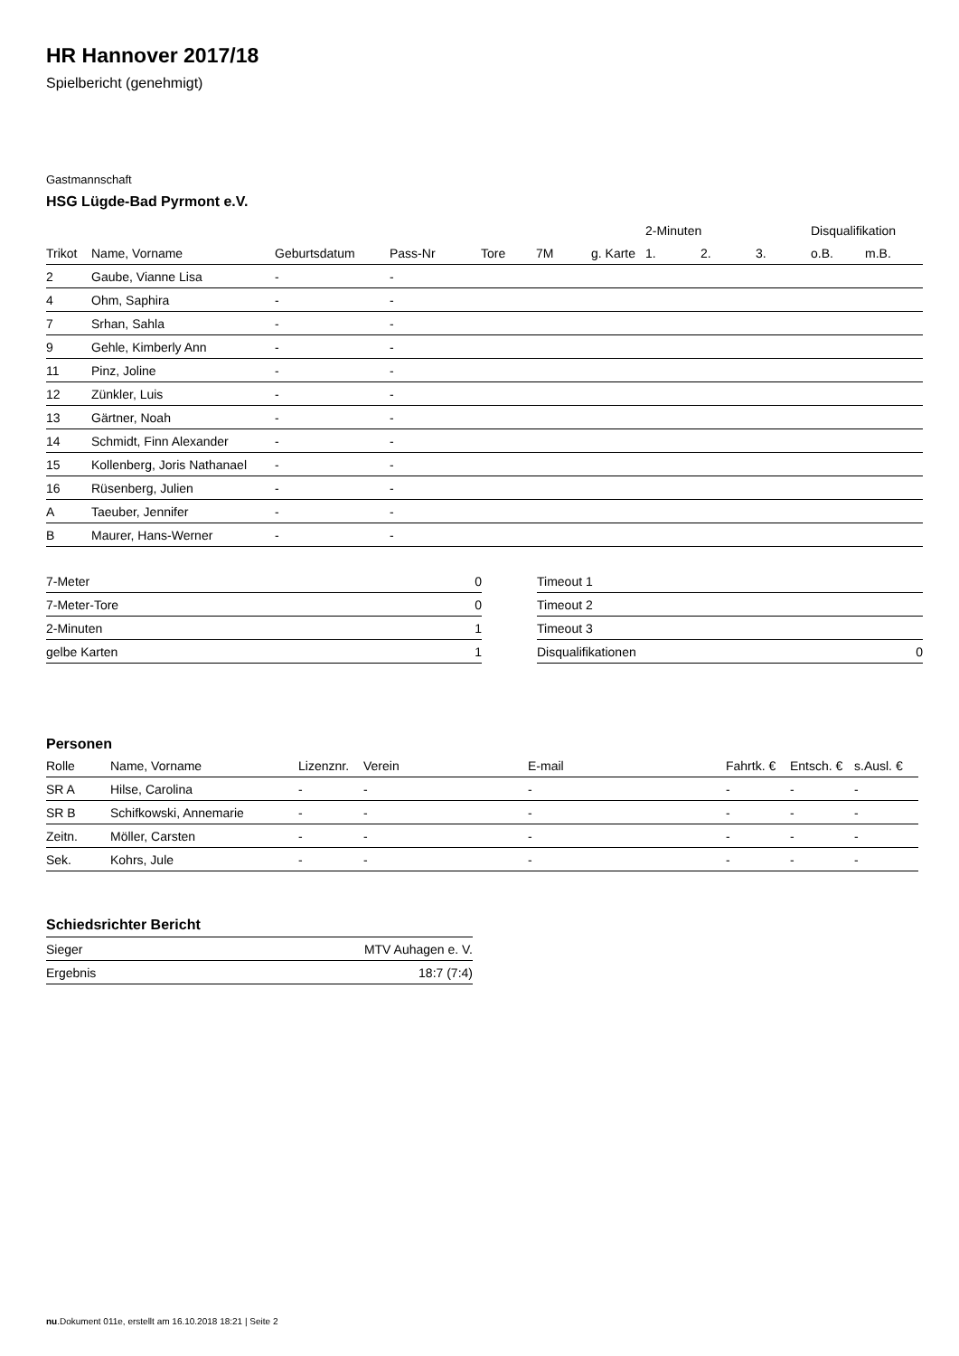HR Hannover 2017/18
Spielbericht (genehmigt)
Gastmannschaft
HSG Lügde-Bad Pyrmont e.V.
| | | | | | | | 2-Minuten | | | Disqualifikation | |
| --- | --- | --- | --- | --- | --- | --- | --- | --- | --- | --- | --- |
| Trikot | Name, Vorname | Geburtsdatum | Pass-Nr | Tore | 7M | g. Karte | 1. | 2. | 3. | o.B. | m.B. |
| 2 | Gaube, Vianne Lisa | - | - | | | | | | | | |
| 4 | Ohm, Saphira | - | - | | | | | | | | |
| 7 | Srhan, Sahla | - | - | | | | | | | | |
| 9 | Gehle, Kimberly Ann | - | - | | | | | | | | |
| 11 | Pinz, Joline | - | - | | | | | | | | |
| 12 | Zünkler, Luis | - | - | | | | | | | | |
| 13 | Gärtner, Noah | - | - | | | | | | | | |
| 14 | Schmidt, Finn Alexander | - | - | | | | | | | | |
| 15 | Kollenberg, Joris Nathanael | - | - | | | | | | | | |
| 16 | Rüsenberg, Julien | - | - | | | | | | | | |
| A | Taeuber, Jennifer | - | - | | | | | | | | |
| B | Maurer, Hans-Werner | - | - | | | | | | | | |
| 7-Meter | 0 |
| 7-Meter-Tore | 0 |
| 2-Minuten | 1 |
| gelbe Karten | 1 |
| Timeout 1 | |
| Timeout 2 | |
| Timeout 3 | |
| Disqualifikationen | 0 |
Personen
| Rolle | Name, Vorname | Lizenznr. | Verein | E-mail | Fahrtk. € | Entsch. € | s.Ausl. € |
| --- | --- | --- | --- | --- | --- | --- | --- |
| SR A | Hilse, Carolina | - | - | - | - | - | - |
| SR B | Schifkowski, Annemarie | - | - | - | - | - | - |
| Zeitn. | Möller, Carsten | - | - | - | - | - | - |
| Sek. | Kohrs, Jule | - | - | - | - | - | - |
Schiedsrichter Bericht
| Sieger | MTV Auhagen e. V. |
| Ergebnis | 18:7 (7:4) |
nu.Dokument 011e, erstellt am 16.10.2018 18:21 | Seite 2